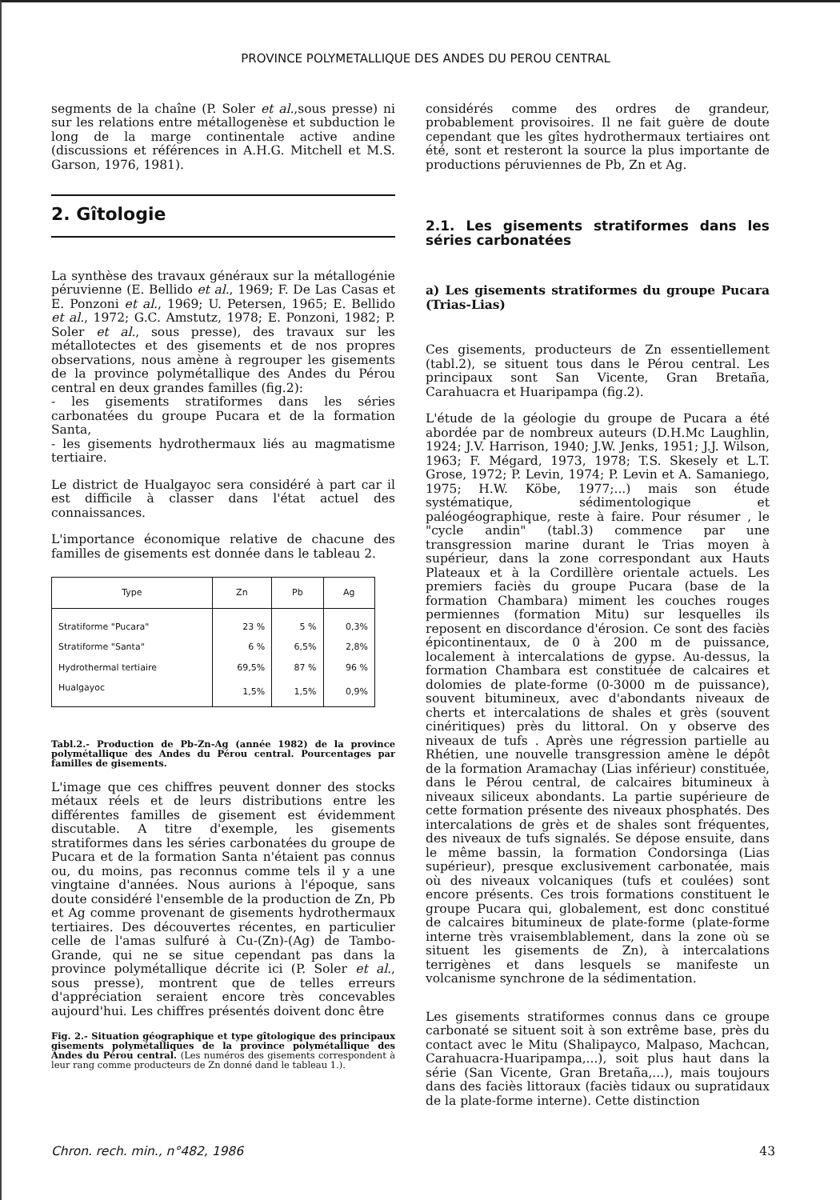PROVINCE POLYMETALLIQUE DES ANDES DU PEROU CENTRAL
segments de la chaîne (P. Soler et al.,sous presse) ni sur les relations entre métallogenèse et subduction le long de la marge continentale active andine (discussions et références in A.H.G. Mitchell et M.S. Garson, 1976, 1981).
2. Gîtologie
La synthèse des travaux généraux sur la métallogénie péruvienne (E. Bellido et al., 1969; F. De Las Casas et E. Ponzoni et al., 1969; U. Petersen, 1965; E. Bellido et al., 1972; G.C. Amstutz, 1978; E. Ponzoni, 1982; P. Soler et al., sous presse), des travaux sur les métallotectes et des gisements et de nos propres observations, nous amène à regrouper les gisements de la province polymétallique des Andes du Pérou central en deux grandes familles (fig.2):
- les gisements stratiformes dans les séries carbonatées du groupe Pucara et de la formation Santa,
- les gisements hydrothermaux liés au magmatisme tertiaire.
Le district de Hualgayoc sera considéré à part car il est difficile à classer dans l'état actuel des connaissances.
L'importance économique relative de chacune des familles de gisements est donnée dans le tableau 2.
| Type | Zn | Pb | Ag |
| --- | --- | --- | --- |
| Stratiforme "Pucara" | 23 % | 5 % | 0,3% |
| Stratiforme "Santa" | 6 % | 6,5% | 2,8% |
| Hydrothermal tertiaire | 69,5% | 87 % | 96 % |
| Hualgayoc | 1,5% | 1,5% | 0,9% |
Tabl.2.- Production de Pb-Zn-Ag (année 1982) de la province polymétallique des Andes du Pérou central. Pourcentages par familles de gisements.
L'image que ces chiffres peuvent donner des stocks métaux réels et de leurs distributions entre les différentes familles de gisement est évidemment discutable. A titre d'exemple, les gisements stratiformes dans les séries carbonatées du groupe de Pucara et de la formation Santa n'étaient pas connus ou, du moins, pas reconnus comme tels il y a une vingtaine d'années. Nous aurions à l'époque, sans doute considéré l'ensemble de la production de Zn, Pb et Ag comme provenant de gisements hydrothermaux tertiaires. Des découvertes récentes, en particulier celle de l'amas sulfuré à Cu-(Zn)-(Ag) de Tambo-Grande, qui ne se situe cependant pas dans la province polymétallique décrite ici (P. Soler et al., sous presse), montrent que de telles erreurs d'appréciation seraient encore très concevables aujourd'hui. Les chiffres présentés doivent donc être
Fig. 2.- Situation géographique et type gîtologique des principaux gisements polymétalliques de la province polymétallique des Andes du Pérou central. (Les numéros des gisements correspondent à leur rang comme producteurs de Zn donné dand le tableau 1.).
considérés comme des ordres de grandeur, probablement provisoires. Il ne fait guère de doute cependant que les gîtes hydrothermaux tertiaires ont été, sont et resteront la source la plus importante de productions péruviennes de Pb, Zn et Ag.
2.1. Les gisements stratiformes dans les séries carbonatées
a) Les gisements stratiformes du groupe Pucara (Trias-Lias)
Ces gisements, producteurs de Zn essentiellement (tabl.2), se situent tous dans le Pérou central. Les principaux sont San Vicente, Gran Bretaña, Carahuacra et Huaripampa (fig.2).
L'étude de la géologie du groupe de Pucara a été abordée par de nombreux auteurs (D.H.Mc Laughlin, 1924; J.V. Harrison, 1940; J.W. Jenks, 1951; J.J. Wilson, 1963; F. Mégard, 1973, 1978; T.S. Skesely et L.T. Grose, 1972; P. Levin, 1974; P. Levin et A. Samaniego, 1975; H.W. Köbe, 1977;...) mais son étude systématique, sédimentologique et paléogéographique, reste à faire. Pour résumer , le "cycle andin" (tabl.3) commence par une transgression marine durant le Trias moyen à supérieur, dans la zone correspondant aux Hauts Plateaux et à la Cordillère orientale actuels. Les premiers faciès du groupe Pucara (base de la formation Chambara) miment les couches rouges permiennes (formation Mitu) sur lesquelles ils reposent en discordance d'érosion. Ce sont des faciès épicontinentaux, de 0 à 200 m de puissance, localement à intercalations de gypse. Au-dessus, la formation Chambara est constituée de calcaires et dolomies de plate-forme (0-3000 m de puissance), souvent bitumineux, avec d'abondants niveaux de cherts et intercalations de shales et grès (souvent cinéritiques) près du littoral. On y observe des niveaux de tufs . Après une régression partielle au Rhétien, une nouvelle transgression amène le dépôt de la formation Aramachay (Lias inférieur) constituée, dans le Pérou central, de calcaires bitumineux à niveaux siliceux abondants. La partie supérieure de cette formation présente des niveaux phosphatés. Des intercalations de grès et de shales sont fréquentes, des niveaux de tufs signalés. Se dépose ensuite, dans le même bassin, la formation Condorsinga (Lias supérieur), presque exclusivement carbonatée, mais où des niveaux volcaniques (tufs et coulées) sont encore présents. Ces trois formations constituent le groupe Pucara qui, globalement, est donc constitué de calcaires bitumineux de plate-forme (plate-forme interne très vraisemblablement, dans la zone où se situent les gisements de Zn), à intercalations terrigènes et dans lesquels se manifeste un volcanisme synchrone de la sédimentation.
Les gisements stratiformes connus dans ce groupe carbonaté se situent soit à son extrême base, près du contact avec le Mitu (Shalipayco, Malpaso, Machcan, Carahuacra-Huaripampa,...), soit plus haut dans la série (San Vicente, Gran Bretaña,...), mais toujours dans des faciès littoraux (faciès tidaux ou supratidaux de la plate-forme interne). Cette distinction
Chron. rech. min., n°482, 1986 43